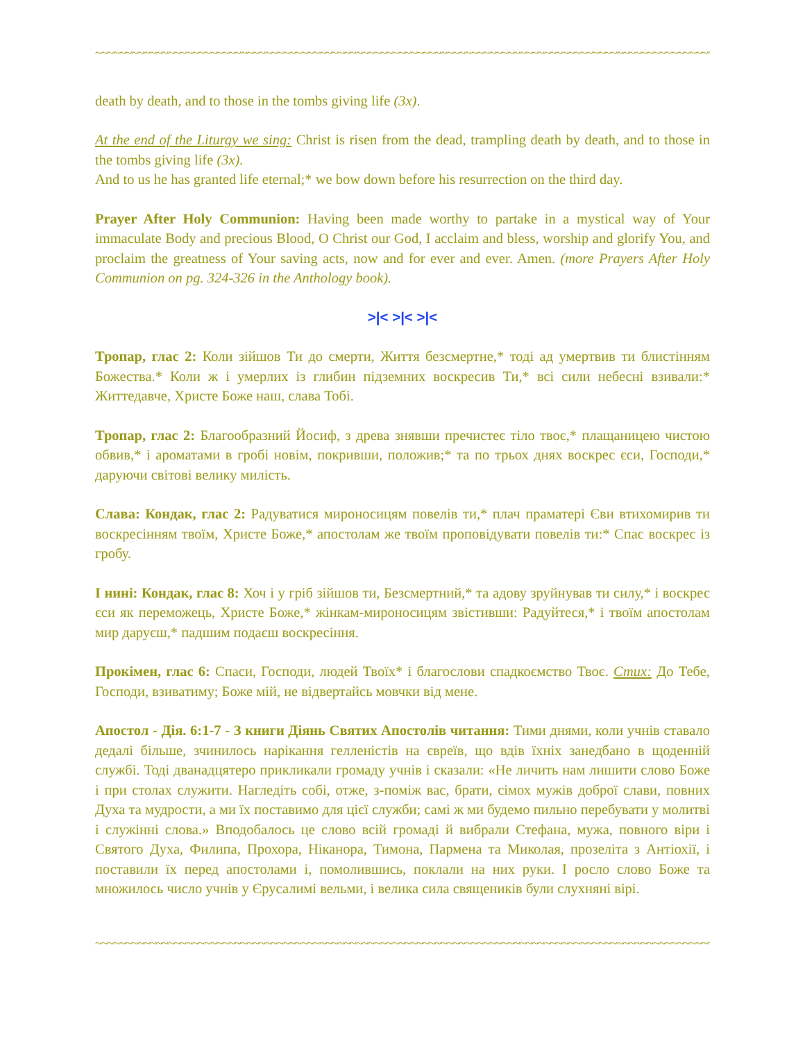~~~~~~~~~~~~~~~~~~~~~~~~~~~~~~~~~~~~~~~~~~~~~~~~~~~~~~~~~~~~~~~~~~~~~~~~~~~~~~~~~~~~~~~~~~~~~~~~~~~~~~~~~~~~~
death by death, and to those in the tombs giving life (3x).
At the end of the Liturgy we sing: Christ is risen from the dead, trampling death by death, and to those in the tombs giving life (3x).
And to us he has granted life eternal;* we bow down before his resurrection on the third day.
Prayer After Holy Communion: Having been made worthy to partake in a mystical way of Your immaculate Body and precious Blood, O Christ our God, I acclaim and bless, worship and glorify You, and proclaim the greatness of Your saving acts, now and for ever and ever. Amen. (more Prayers After Holy Communion on pg. 324-326 in the Anthology book).
>|< >|< >|<
Тропар, глас 2: Коли зійшов Ти до смерти, Життя безсмертне,* тоді ад умертвив ти блистінням Божества.* Коли ж і умерлих із глибин підземних воскресив Ти,* всі сили небесні взивали:* Життедавче, Христе Боже наш, слава Тобі.
Тропар, глас 2: Благообразний Йосиф, з древа знявши пречистеє тіло твоє,* плащаницею чистою обвив,* і ароматами в гробі новім, покривши, положив;* та по трьох днях воскрес єси, Господи,* даруючи світові велику милість.
Слава: Кондак, глас 2: Радуватися мироносицям повелів ти,* плач праматері Єви втихомирив ти воскресінням твоїм, Христе Боже,* апостолам же твоїм проповідувати повелів ти:* Спас воскрес із гробу.
І нині: Кондак, глас 8: Хоч і у гріб зійшов ти, Безсмертний,* та адову зруйнував ти силу,* і воскрес єси як переможець, Христе Боже,* жінкам-мироносицям звістивши: Радуйтеся,* і твоїм апостолам мир даруєш,* падшим подаєш воскресіння.
Прокімен, глас 6: Спаси, Господи, людей Твоїх* і благослови спадкоємство Твоє. Стих: До Тебе, Господи, взиватиму; Боже мій, не відвертайсь мовчки від мене.
Апостол - Дія. 6:1-7 - З книги Діянь Святих Апостолів читання: Тими днями, коли учнів ставало дедалі більше, зчинилось нарікання гелленістів на євреїв, що вдів їхніх занедбано в щоденній службі. Тоді дванадцятеро прикликали громаду учнів і сказали: «Не личить нам лишити слово Боже і при столах служити. Нагледіть собі, отже, з-поміж вас, брати, сімох мужів доброї слави, повних Духа та мудрости, а ми їх поставимо для цієї служби; самі ж ми будемо пильно перебувати у молитві і служінні слова.» Вподобалось це слово всій громаді й вибрали Стефана, мужа, повного віри і Святого Духа, Филипа, Прохора, Ніканора, Тимона, Пармена та Миколая, прозеліта з Антіохії, і поставили їх перед апостолами і, помолившись, поклали на них руки. І росло слово Боже та множилось число учнів у Єрусалимі вельми, і велика сила священиків були слухняні вірі.
~~~~~~~~~~~~~~~~~~~~~~~~~~~~~~~~~~~~~~~~~~~~~~~~~~~~~~~~~~~~~~~~~~~~~~~~~~~~~~~~~~~~~~~~~~~~~~~~~~~~~~~~~~~~~